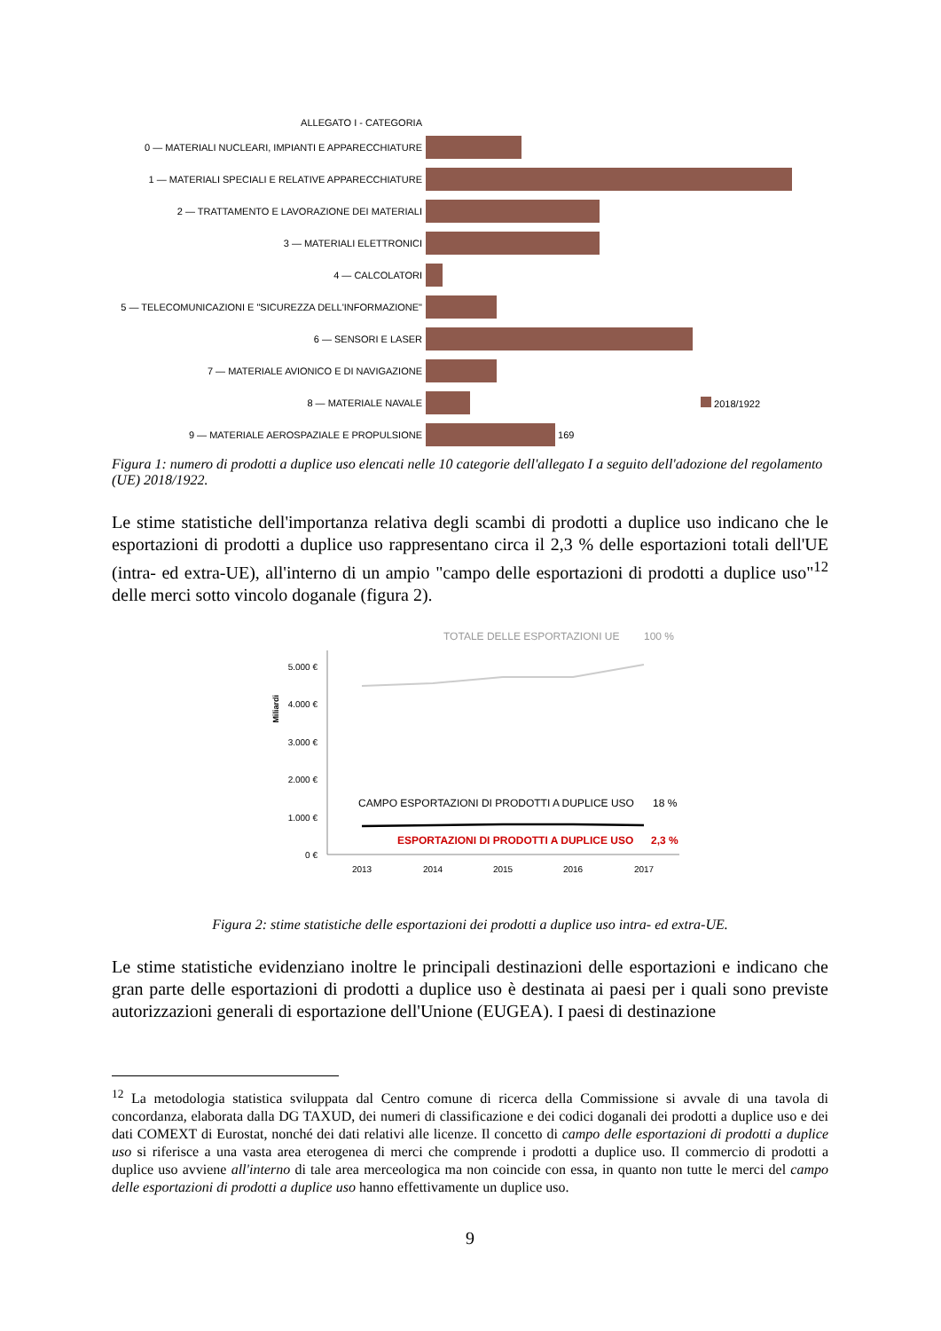ALLEGATO I - CATEGORIA
0 — MATERIALI NUCLEARI, IMPIANTI E APPARECCHIATURE
1 — MATERIALI SPECIALI E RELATIVE APPARECCHIATURE
2 — TRATTAMENTO E LAVORAZIONE DEI MATERIALI
3 — MATERIALI ELETTRONICI
4 — CALCOLATORI
5 — TELECOMUNICAZIONI E "SICUREZZA DELL'INFORMAZIONE"
6 — SENSORI E LASER
7 — MATERIALE AVIONICO E DI NAVIGAZIONE
8 — MATERIALE NAVALE 2018/1922
9 — MATERIALE AEROSPAZIALE E PROPULSIONE
169
Figura 1: numero di prodotti a duplice uso elencati nelle 10 categorie dell'allegato I a seguito dell'adozione del regolamento (UE) 2018/1922.
Le stime statistiche dell'importanza relativa degli scambi di prodotti a duplice uso indicano che le esportazioni di prodotti a duplice uso rappresentano circa il 2,3 % delle esportazioni totali dell'UE (intra- ed extra-UE), all'interno di un ampio "campo delle esportazioni di prodotti a duplice uso"<sup>12</sup> delle merci sotto vincolo doganale (figura 2).
TOTALE DELLE ESPORTAZIONI UE
100 %
Miliardi
5.000 €
4.000 €
3.000 €
2.000 €
1.000 €
0 €
CAMPO ESPORTAZIONI DI PRODOTTI A DUPLICE USO
18 %
ESPORTAZIONI DI PRODOTTI A DUPLICE USO
2,3 %
2013
2014
2015
2016
2017
Figura 2: stime statistiche delle esportazioni dei prodotti a duplice uso intra- ed extra-UE.
Le stime statistiche evidenziano inoltre le principali destinazioni delle esportazioni e indicano che gran parte delle esportazioni di prodotti a duplice uso è destinata ai paesi per i quali sono previste autorizzazioni generali di esportazione dell'Unione (EUGEA). I paesi di destinazione
<sup>12</sup> La metodologia statistica sviluppata dal Centro comune di ricerca della Commissione si avvale di una tavola di concordanza, elaborata dalla DG TAXUD, dei numeri di classificazione e dei codici doganali dei prodotti a duplice uso e dei dati COMEXT di Eurostat, nonché dei dati relativi alle licenze. Il concetto di campo delle esportazioni di prodotti a duplice uso si riferisce a una vasta area eterogenea di merci che comprende i prodotti a duplice uso. Il commercio di prodotti a duplice uso avviene all'interno di tale area merceologica ma non coincide con essa, in quanto non tutte le merci del campo delle esportazioni di prodotti a duplice uso hanno effettivamente un duplice uso.
9